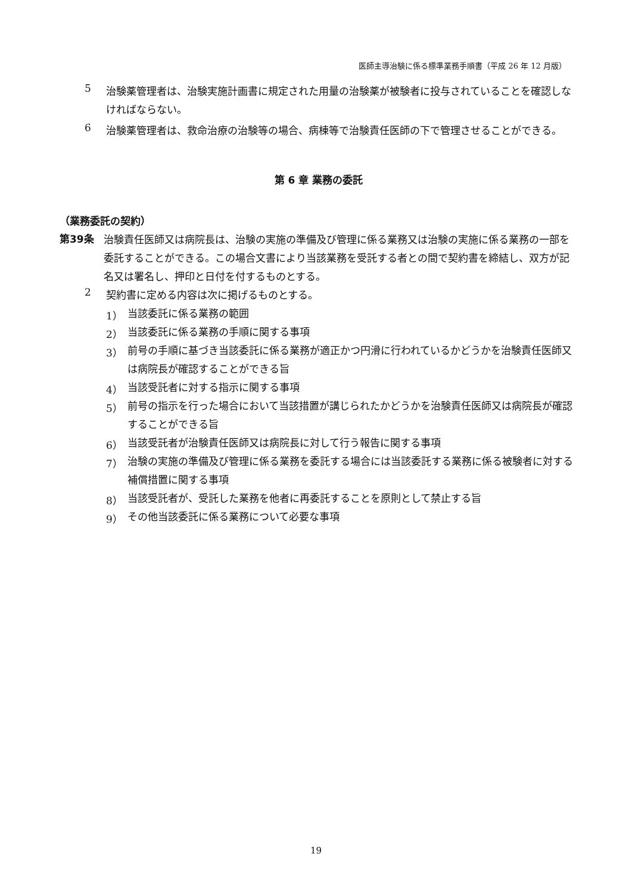医師主導治験に係る標準業務手順書（平成 26 年 12 月版）
5
治験薬管理者は、治験実施計画書に規定された用量の治験薬が被験者に投与されていることを確認しなければならない。
6
治験薬管理者は、救命治療の治験等の場合、病棟等で治験責任医師の下で管理させることができる。
第 6 章 業務の委託
（業務委託の契約）
第39条
治験責任医師又は病院長は、治験の実施の準備及び管理に係る業務又は治験の実施に係る業務の一部を委託することができる。この場合文書により当該業務を受託する者との間で契約書を締結し、双方が記名又は署名し、押印と日付を付するものとする。
2
契約書に定める内容は次に掲げるものとする。
1）
当該委託に係る業務の範囲
2）
当該委託に係る業務の手順に関する事項
3）
前号の手順に基づき当該委託に係る業務が適正かつ円滑に行われているかどうかを治験責任医師又は病院長が確認することができる旨
4）
当該受託者に対する指示に関する事項
5）
前号の指示を行った場合において当該措置が講じられたかどうかを治験責任医師又は病院長が確認することができる旨
6）
当該受託者が治験責任医師又は病院長に対して行う報告に関する事項
7）
治験の実施の準備及び管理に係る業務を委託する場合には当該委託する業務に係る被験者に対する補償措置に関する事項
8）
当該受託者が、受託した業務を他者に再委託することを原則として禁止する旨
9）
その他当該委託に係る業務について必要な事項
19